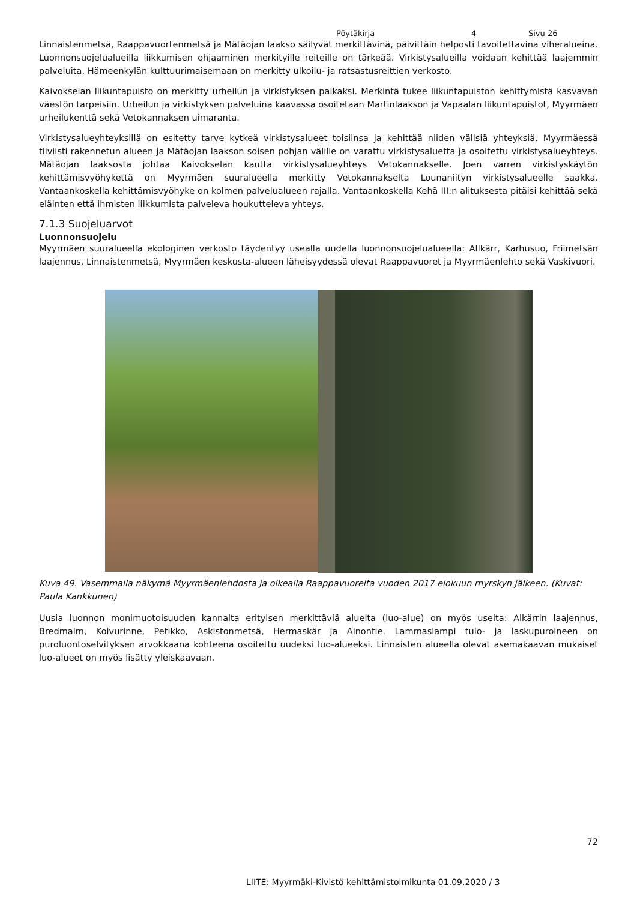Pöytäkirja 4 Sivu 26
Linnaistenmetsä, Raappavuortenmetsä ja Mätäojan laakso säilyvät merkittävinä, päivittäin helposti tavoitettavina viheralueina. Luonnonsuojelualueilla liikkumisen ohjaaminen merkityille reiteille on tärkeää. Virkistysalueilla voidaan kehittää laajemmin palveluita. Hämeenkylän kulttuurimaisemaan on merkitty ulkoilu- ja ratsastusreittien verkosto.
Kaivokselan liikuntapuisto on merkitty urheilun ja virkistyksen paikaksi. Merkintä tukee liikuntapuiston kehittymistä kasvavan väestön tarpeisiin. Urheilun ja virkistyksen palveluina kaavassa osoitetaan Martinlaakson ja Vapaalan liikuntapuistot, Myyrmäen urheilukenttä sekä Vetokannaksen uimaranta.
Virkistysalueyhteyksillä on esitetty tarve kytkeä virkistysalueet toisiinsa ja kehittää niiden välisiä yhteyksiä. Myyrmäessä tiiviisti rakennetun alueen ja Mätäojan laakson soisen pohjan välille on varattu virkistysaluetta ja osoitettu virkistysalueyhteys. Mätäojan laaksosta johtaa Kaivokselan kautta virkistysalueyhteys Vetokannakselle. Joen varren virkistyskäytön kehittämisvyöhykettä on Myyrmäen suuralueella merkitty Vetokannakselta Lounaniityn virkistysalueelle saakka. Vantaankoskella kehittämisvyöhyke on kolmen palvelualueen rajalla. Vantaankoskella Kehä III:n alituksesta pitäisi kehittää sekä eläinten että ihmisten liikkumista palveleva houkutteleva yhteys.
7.1.3 Suojeluarvot
Luonnonsuojelu
Myyrmäen suuralueella ekologinen verkosto täydentyy usealla uudella luonnonsuojelualueella: Allkärr, Karhusuo, Friimetsän laajennus, Linnaistenmetsä, Myyrmäen keskusta-alueen läheisyydessä olevat Raappavuoret ja Myyrmäenlehto sekä Vaskivuori.
Kuva 49. Vasemmalla näkymä Myyrmäenlehdosta ja oikealla Raappavuorelta vuoden 2017 elokuun myrskyn jälkeen. (Kuvat: Paula Kankkunen)
Uusia luonnon monimuotoisuuden kannalta erityisen merkittäviä alueita (luo-alue) on myös useita: Alkärrin laajennus, Bredmalm, Koivurinne, Petikko, Askistonmetsä, Hermaskär ja Ainontie. Lammaslampi tulo- ja laskupuroineen on puroluontoselvityksen arvokkaana kohteena osoitettu uudeksi luo-alueeksi. Linnaisten alueella olevat asemakaavan mukaiset luo-alueet on myös lisätty yleiskaavaan.
72
LIITE: Myyrmäki-Kivistö kehittämistoimikunta 01.09.2020 / 3